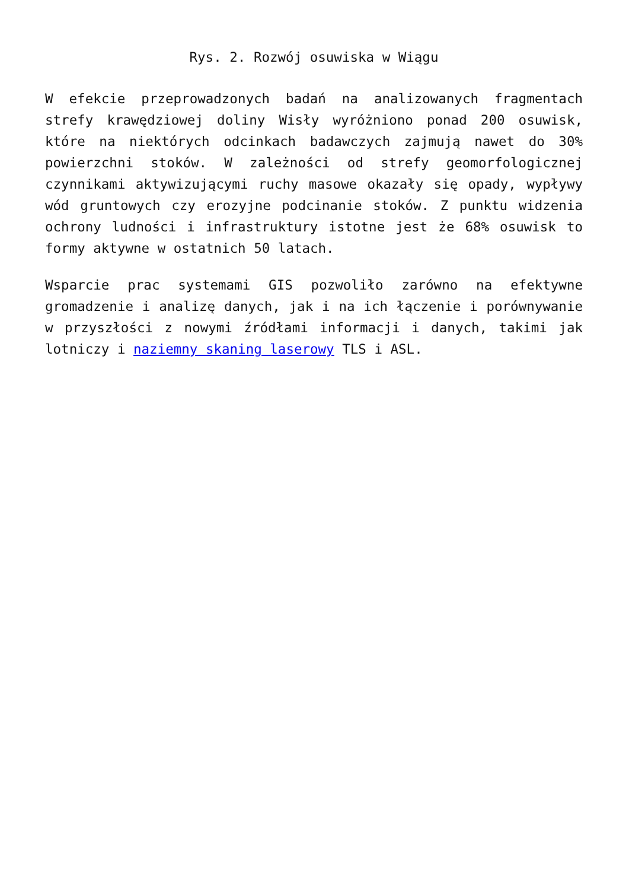Rys. 2. Rozwój osuwiska w Wiągu
W efekcie przeprowadzonych badań na analizowanych fragmentach strefy krawędziowej doliny Wisły wyróżniono ponad 200 osuwisk, które na niektórych odcinkach badawczych zajmują nawet do 30% powierzchni stoków. W zależności od strefy geomorfologicznej czynnikami aktywizującymi ruchy masowe okazały się opady, wypływy wód gruntowych czy erozyjne podcinanie stoków. Z punktu widzenia ochrony ludności i infrastruktury istotne jest że 68% osuwisk to formy aktywne w ostatnich 50 latach.
Wsparcie prac systemami GIS pozwoliło zarówno na efektywne gromadzenie i analizę danych, jak i na ich łączenie i porównywanie w przyszłości z nowymi źródłami informacji i danych, takimi jak lotniczy i naziemny skaning laserowy TLS i ASL.